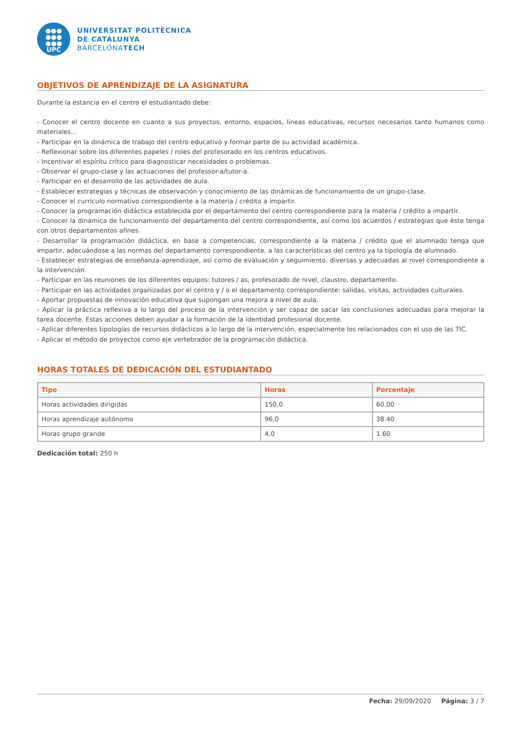●●●
●●●
●●●
UPC
UNIVERSITAT POLITÈCNICA
DE CATALUNYA
BARCELONATECH
OBJETIVOS DE APRENDIZAJE DE LA ASIGNATURA
Durante la estancia en el centro el estudiantado debe:
- Conocer el centro docente en cuanto a sus proyectos, entorno, espacios, líneas educativas, recursos necesarios tanto humanos como materiales...
- Participar en la dinámica de trabajo del centro educativo y formar parte de su actividad académica.
- Reflexionar sobre los diferentes papeles / roles del profesorado en los centros educativos.
- Incentivar el espíritu crítico para diagnosticar necesidades o problemas.
- Observar el grupo-clase y las actuaciones del professor-a/tutor-a.
- Participar en el desarrollo de las actividades de aula.
- Establecer estrategias y técnicas de observación y conocimiento de las dinámicas de funcionamiento de un grupo-clase.
- Conocer el currículo normativo correspondiente a la materia / crédito a impartir.
- Conocer la programación didáctica establecida por el departamento del centro correspondiente para la materia / crédito a impartir.
- Conocer la dinámica de funcionamiento del departamento del centro correspondiente, así como los acuerdos / estrategias que éste tenga con otros departamentos afines.
- Desarrollar la programación didáctica, en base a competencias, correspondiente a la materia / crédito que el alumnado tenga que impartir, adecuándose a las normas del departamento correspondiente, a las características del centro ya la tipología de alumnado.
- Establecer estrategias de enseñanza-aprendizaje, así como de evaluación y seguimiento, diversas y adecuadas al nivel correspondiente a la intervención.
- Participar en las reuniones de los diferentes equipos: tutores / as, profesorado de nivel, claustro, departamento.
- Participar en las actividades organizadas por el centro y / o el departamento correspondiente: salidas, visitas, actividades culturales.
- Aportar propuestas de innovación educativa que supongan una mejora a nivel de aula.
- Aplicar la práctica reflexiva a lo largo del proceso de la intervención y ser capaz de sacar las conclusiones adecuadas para mejorar la tarea docente. Estas acciones deben ayudar a la formación de la identidad profesional docente.
- Aplicar diferentes tipologías de recursos didácticos a lo largo de la intervención, especialmente los relacionados con el uso de las TIC.
- Aplicar el método de proyectos como eje vertebrador de la programación didáctica.
HORAS TOTALES DE DEDICACIÓN DEL ESTUDIANTADO
| Tipo | Horas | Porcentaje |
| --- | --- | --- |
| Horas actividades dirigidas | 150,0 | 60.00 |
| Horas aprendizaje autónomo | 96,0 | 38.40 |
| Horas grupo grande | 4,0 | 1.60 |
Dedicación total: 250 h
Fecha: 29/09/2020 Página: 3 / 7